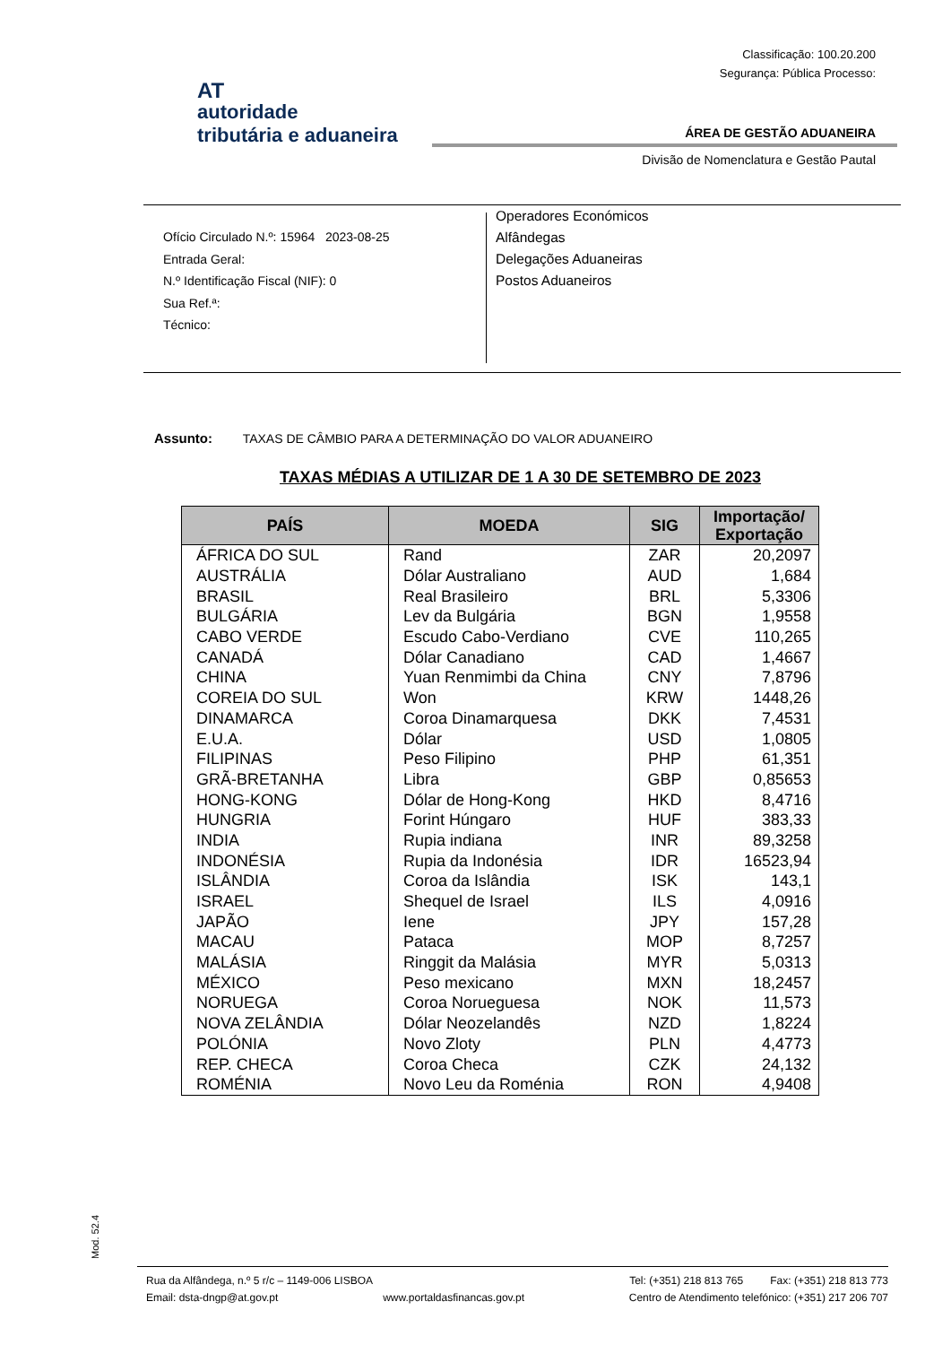Classificação: 100.20.200
Segurança: Pública Processo:
AT
autoridade
tributária e aduaneira
ÁREA DE GESTÃO ADUANEIRA
Divisão de Nomenclatura e Gestão Pautal
Ofício Circulado N.º: 15964 2023-08-25
Entrada Geral:
N.º Identificação Fiscal (NIF): 0
Sua Ref.ª:
Técnico:
Operadores Económicos
Alfândegas
Delegações Aduaneiras
Postos Aduaneiros
Assunto: TAXAS DE CÂMBIO PARA A DETERMINAÇÃO DO VALOR ADUANEIRO
TAXAS MÉDIAS A UTILIZAR DE 1 A 30 DE SETEMBRO DE 2023
| PAÍS | MOEDA | SIG | Importação/ Exportação |
| --- | --- | --- | --- |
| ÁFRICA DO SUL | Rand | ZAR | 20,2097 |
| AUSTRÁLIA | Dólar Australiano | AUD | 1,684 |
| BRASIL | Real Brasileiro | BRL | 5,3306 |
| BULGÁRIA | Lev da Bulgária | BGN | 1,9558 |
| CABO VERDE | Escudo Cabo-Verdiano | CVE | 110,265 |
| CANADÁ | Dólar Canadiano | CAD | 1,4667 |
| CHINA | Yuan Renmimbi da China | CNY | 7,8796 |
| COREIA DO SUL | Won | KRW | 1448,26 |
| DINAMARCA | Coroa Dinamarquesa | DKK | 7,4531 |
| E.U.A. | Dólar | USD | 1,0805 |
| FILIPINAS | Peso Filipino | PHP | 61,351 |
| GRÃ-BRETANHA | Libra | GBP | 0,85653 |
| HONG-KONG | Dólar de Hong-Kong | HKD | 8,4716 |
| HUNGRIA | Forint Húngaro | HUF | 383,33 |
| INDIA | Rupia indiana | INR | 89,3258 |
| INDONÉSIA | Rupia da Indonésia | IDR | 16523,94 |
| ISLÂNDIA | Coroa da Islândia | ISK | 143,1 |
| ISRAEL | Shequel de Israel | ILS | 4,0916 |
| JAPÃO | Iene | JPY | 157,28 |
| MACAU | Pataca | MOP | 8,7257 |
| MALÁSIA | Ringgit da Malásia | MYR | 5,0313 |
| MÉXICO | Peso mexicano | MXN | 18,2457 |
| NORUEGA | Coroa Norueguesa | NOK | 11,573 |
| NOVA ZELÂNDIA | Dólar Neozelandês | NZD | 1,8224 |
| POLÓNIA | Novo Zloty | PLN | 4,4773 |
| REP. CHECA | Coroa Checa | CZK | 24,132 |
| ROMÉNIA | Novo Leu da Roménia | RON | 4,9408 |
Mod. 52.4
Rua da Alfândega, n.º 5 r/c – 1149-006 LISBOA Tel: (+351) 218 813 765 Fax: (+351) 218 813 773
Email: dsta-dngp@at.gov.pt www.portaldasfinancas.gov.pt Centro de Atendimento telefónico: (+351) 217 206 707